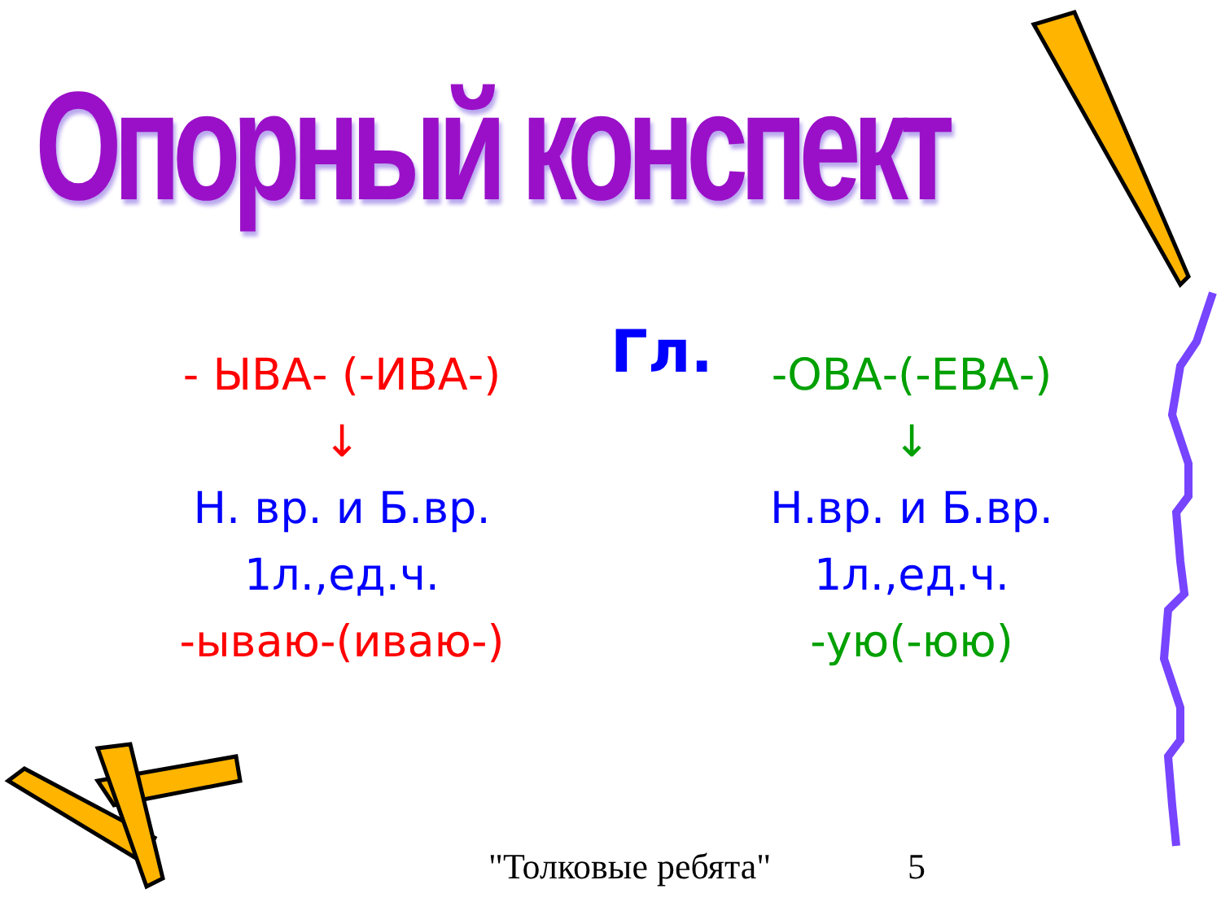Опорный конспект
Гл.
- ЫВА- (-ИВА-)
↓
Н. вр. и Б.вр.
1л.,ед.ч.
-ываю-(иваю-)
-ОВА-(-ЕВА-)
↓
Н.вр. и Б.вр.
1л.,ед.ч.
-ую(-юю)
"Толковые ребята" 5